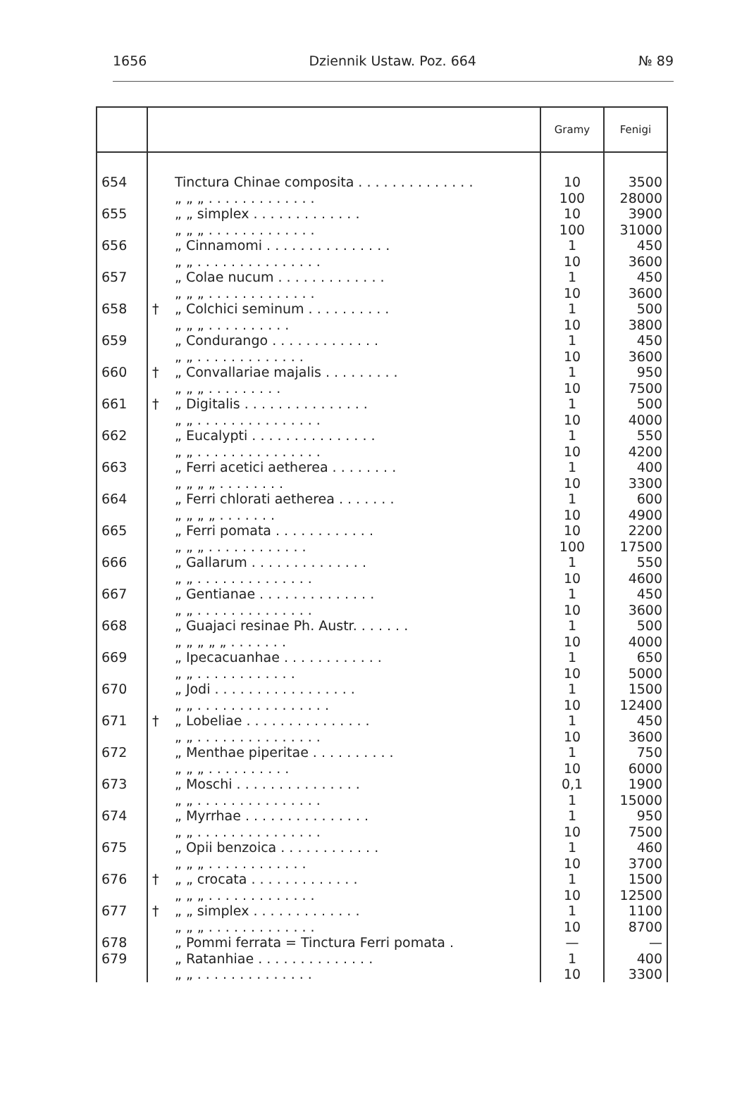1656 Dziennik Ustaw. Poz. 664 № 89
| | | | Gramy | Fenigi |
| --- | --- | --- | --- | --- |
| 654 | | Tinctura Chinae composita . . . . . . . . . . . . . . „ „ „ . . . . . . . . . . . . . | 10 100 | 3500 28000 |
| 655 | | „ „ simplex . . . . . . . . . . . . . „ „ „ . . . . . . . . . . . . . | 10 100 | 3900 31000 |
| 656 | | „ Cinnamomi . . . . . . . . . . . . . . . „ „ . . . . . . . . . . . . . . . | 1 10 | 450 3600 |
| 657 | | „ Colae nucum . . . . . . . . . . . . . „ „ „ . . . . . . . . . . . . . | 1 10 | 450 3600 |
| 658 | † | „ Colchici seminum . . . . . . . . . . „ „ „ . . . . . . . . . . | 1 10 | 500 3800 |
| 659 | | „ Condurango . . . . . . . . . . . . . „ „ . . . . . . . . . . . . . | 1 10 | 450 3600 |
| 660 | † | „ Convallariae majalis . . . . . . . . . „ „ „ . . . . . . . . . | 1 10 | 950 7500 |
| 661 | † | „ Digitalis . . . . . . . . . . . . . . . „ „ . . . . . . . . . . . . . . . | 1 10 | 500 4000 |
| 662 | | „ Eucalypti . . . . . . . . . . . . . . . „ „ . . . . . . . . . . . . . . . | 1 10 | 550 4200 |
| 663 | | „ Ferri acetici aetherea . . . . . . . . „ „ „ „ . . . . . . . . | 1 10 | 400 3300 |
| 664 | | „ Ferri chlorati aetherea . . . . . . . „ „ „ „ . . . . . . . | 1 10 | 600 4900 |
| 665 | | „ Ferri pomata . . . . . . . . . . . . „ „ „ . . . . . . . . . . . . | 10 100 | 2200 17500 |
| 666 | | „ Gallarum . . . . . . . . . . . . . . „ „ . . . . . . . . . . . . . . | 1 10 | 550 4600 |
| 667 | | „ Gentianae . . . . . . . . . . . . . . „ „ . . . . . . . . . . . . . . | 1 10 | 450 3600 |
| 668 | | „ Guajaci resinae Ph. Austr. . . . . . . „ „ „ „ „ . . . . . . . | 1 10 | 500 4000 |
| 669 | | „ Ipecacuanhae . . . . . . . . . . . . „ „ . . . . . . . . . . . . | 1 10 | 650 5000 |
| 670 | | „ Jodi . . . . . . . . . . . . . . . . . „ „ . . . . . . . . . . . . . . . . | 1 10 | 1500 12400 |
| 671 | † | „ Lobeliae . . . . . . . . . . . . . . . „ „ . . . . . . . . . . . . . . . | 1 10 | 450 3600 |
| 672 | | „ Menthae piperitae . . . . . . . . . . „ „ „ . . . . . . . . . . | 1 10 | 750 6000 |
| 673 | | „ Moschi . . . . . . . . . . . . . . . „ „ . . . . . . . . . . . . . . . | 0,1 1 | 1900 15000 |
| 674 | | „ Myrrhae . . . . . . . . . . . . . . . „ „ . . . . . . . . . . . . . . . | 1 10 | 950 7500 |
| 675 | | „ Opii benzoica . . . . . . . . . . . . „ „ „ . . . . . . . . . . . . | 1 10 | 460 3700 |
| 676 | † | „ „ crocata . . . . . . . . . . . . . „ „ „ . . . . . . . . . . . . . | 1 10 | 1500 12500 |
| 677 | † | „ „ simplex . . . . . . . . . . . . . „ „ „ . . . . . . . . . . . . . | 1 10 | 1100 8700 |
| 678 | | „ Pommi ferrata = Tinctura Ferri pomata . | — | — |
| 679 | | „ Ratanhiae . . . . . . . . . . . . . . „ „ . . . . . . . . . . . . . . | 1 10 | 400 3300 |